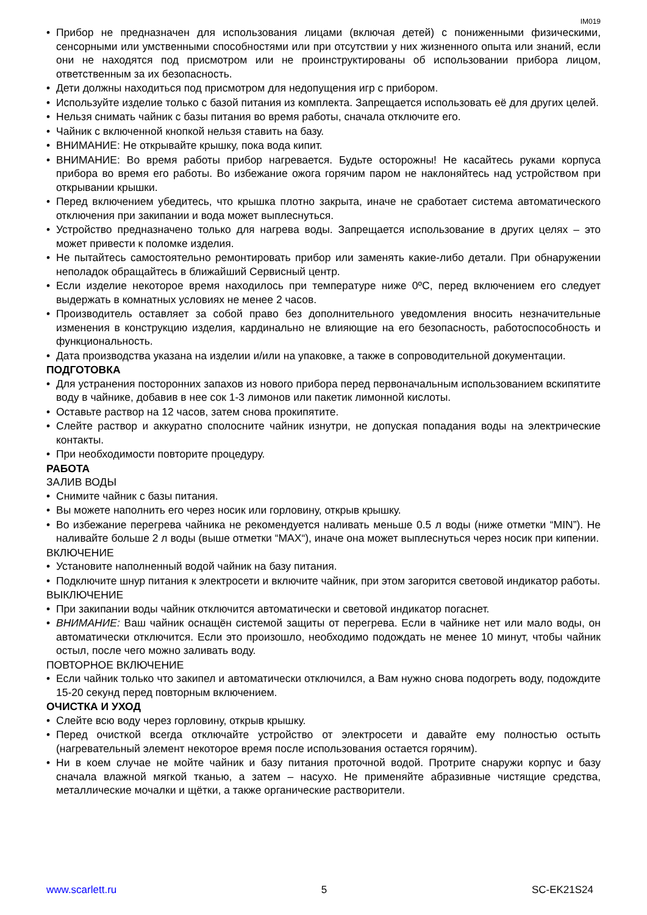IM019
• Прибор не предназначен для использования лицами (включая детей) с пониженными физическими, сенсорными или умственными способностями или при отсутствии у них жизненного опыта или знаний, если они не находятся под присмотром или не проинструктированы об использовании прибора лицом, ответственным за их безопасность.
• Дети должны находиться под присмотром для недопущения игр с прибором.
• Используйте изделие только с базой питания из комплекта. Запрещается использовать её для других целей.
• Нельзя снимать чайник с базы питания во время работы, сначала отключите его.
• Чайник с включенной кнопкой нельзя ставить на базу.
• ВНИМАНИЕ: Не открывайте крышку, пока вода кипит.
• ВНИМАНИЕ: Во время работы прибор нагревается. Будьте осторожны! Не касайтесь руками корпуса прибора во время его работы. Во избежание ожога горячим паром не наклоняйтесь над устройством при открывании крышки.
• Перед включением убедитесь, что крышка плотно закрыта, иначе не сработает система автоматического отключения при закипании и вода может выплеснуться.
• Устройство предназначено только для нагрева воды. Запрещается использование в других целях – это может привести к поломке изделия.
• Не пытайтесь самостоятельно ремонтировать прибор или заменять какие-либо детали. При обнаружении неполадок обращайтесь в ближайший Сервисный центр.
• Если изделие некоторое время находилось при температуре ниже 0ºС, перед включением его следует выдержать в комнатных условиях не менее 2 часов.
• Производитель оставляет за собой право без дополнительного уведомления вносить незначительные изменения в конструкцию изделия, кардинально не влияющие на его безопасность, работоспособность и функциональность.
• Дата производства указана на изделии и/или на упаковке, а также в сопроводительной документации.
ПОДГОТОВКА
• Для устранения посторонних запахов из нового прибора перед первоначальным использованием вскипятите воду в чайнике, добавив в нее сок 1-3 лимонов или пакетик лимонной кислоты.
• Оставьте раствор на 12 часов, затем снова прокипятите.
• Слейте раствор и аккуратно сполосните чайник изнутри, не допуская попадания воды на электрические контакты.
• При необходимости повторите процедуру.
РАБОТА
ЗАЛИВ ВОДЫ
• Снимите чайник с базы питания.
• Вы можете наполнить его через носик или горловину, открыв крышку.
• Во избежание перегрева чайника не рекомендуется наливать меньше 0.5 л воды (ниже отметки “MIN”). Не наливайте больше 2 л воды (выше отметки “MAX“), иначе она может выплеснуться через носик при кипении.
ВКЛЮЧЕНИЕ
• Установите наполненный водой чайник на базу питания.
• Подключите шнур питания к электросети и включите чайник, при этом загорится световой индикатор работы.
ВЫКЛЮЧЕНИЕ
• При закипании воды чайник отключится автоматически и световой индикатор погаснет.
• ВНИМАНИЕ: Ваш чайник оснащён системой защиты от перегрева. Если в чайнике нет или мало воды, он автоматически отключится. Если это произошло, необходимо подождать не менее 10 минут, чтобы чайник остыл, после чего можно заливать воду.
ПОВТОРНОЕ ВКЛЮЧЕНИЕ
• Если чайник только что закипел и автоматически отключился, а Вам нужно снова подогреть воду, подождите 15-20 секунд перед повторным включением.
ОЧИСТКА И УХОД
• Слейте всю воду через горловину, открыв крышку.
• Перед очисткой всегда отключайте устройство от электросети и давайте ему полностью остыть (нагревательный элемент некоторое время после использования остается горячим).
• Ни в коем случае не мойте чайник и базу питания проточной водой. Протрите снаружи корпус и базу сначала влажной мягкой тканью, а затем – насухо. Не применяйте абразивные чистящие средства, металлические мочалки и щётки, а также органические растворители.
www.scarlett.ru 5 SC-EK21S24